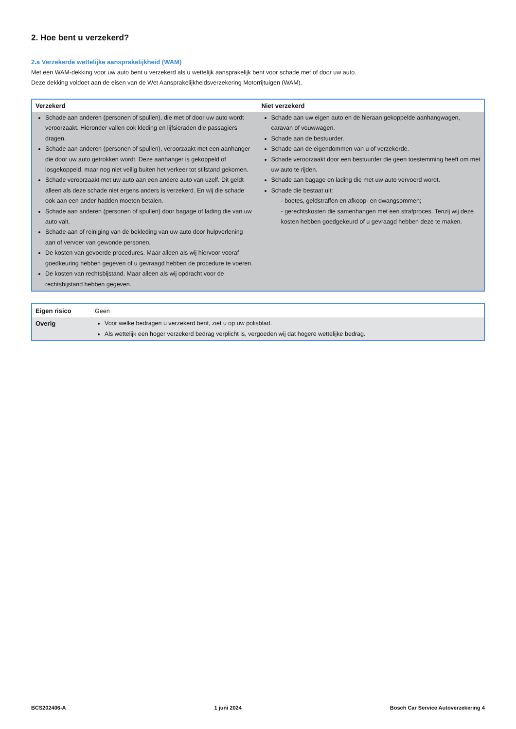2. Hoe bent u verzekerd?
2.a Verzekerde wettelijke aansprakelijkheid (WAM)
Met een WAM-dekking voor uw auto bent u verzekerd als u wettelijk aansprakelijk bent voor schade met of door uw auto.
Deze dekking voldoet aan de eisen van de Wet Aansprakelijkheidsverzekering Motorrijtuigen (WAM).
| Verzekerd | Niet verzekerd |
| --- | --- |
| Schade aan anderen (personen of spullen), die met of door uw auto wordt veroorzaakt. Hieronder vallen ook kleding en lijfsieraden die passagiers dragen. Schade aan anderen (personen of spullen), veroorzaakt met een aanhanger die door uw auto getrokken wordt. Deze aanhanger is gekoppeld of losgekoppeld, maar nog niet veilig buiten het verkeer tot stilstand gekomen. Schade veroorzaakt met uw auto aan een andere auto van uzelf. Dit geldt alleen als deze schade niet ergens anders is verzekerd. En wij die schade ook aan een ander hadden moeten betalen. Schade aan anderen (personen of spullen) door bagage of lading die van uw auto valt. Schade aan of reiniging van de bekleding van uw auto door hulpverlening aan of vervoer van gewonde personen. De kosten van gevoerde procedures. Maar alleen als wij hiervoor vooraf goedkeuring hebben gegeven of u gevraagd hebben de procedure te voeren. De kosten van rechtsbijstand. Maar alleen als wij opdracht voor de rechtsbijstand hebben gegeven. | Schade aan uw eigen auto en de hieraan gekoppelde aanhangwagen, caravan of vouwwagen. Schade aan de bestuurder. Schade aan de eigendommen van u of verzekerde. Schade veroorzaakt door een bestuurder die geen toestemming heeft om met uw auto te rijden. Schade aan bagage en lading die met uw auto vervoerd wordt. Schade die bestaat uit: - boetes, geldstraffen en afkoop- en dwangsommen; - gerechtskosten die samenhangen met een strafproces. Tenzij wij deze kosten hebben goedgekeurd of u gevraagd hebben deze te maken. |
| Eigen risico | Geen |
| Overig | Voor welke bedragen u verzekerd bent, ziet u op uw polisblad. Als wettelijk een hoger verzekerd bedrag verplicht is, vergoeden wij dat hogere wettelijke bedrag. |
BCS202406-A 1 juni 2024 Bosch Car Service Autoverzekering 4